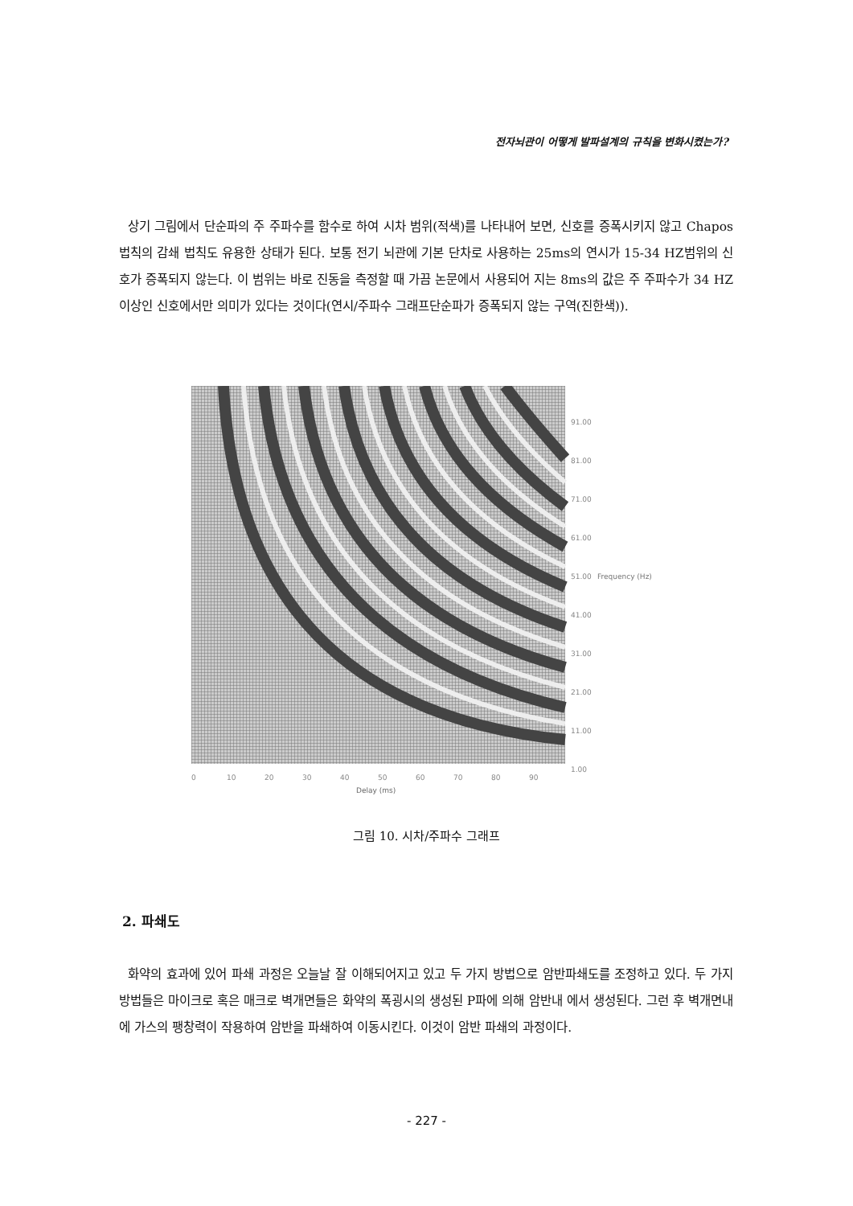전자뇌관이 어떻게 발파설계의 규칙을 변화시켰는가?
상기 그림에서 단순파의 주 주파수를 함수로 하여 시차 범위(적색)를 나타내어 보면, 신호를 증폭시키지 않고 Chapos 법칙의 감쇄 법칙도 유용한 상태가 된다. 보통 전기 뇌관에 기본 단차로 사용하는 25ms의 연시가 15-34 HZ범위의 신호가 증폭되지 않는다. 이 범위는 바로 진동을 측정할 때 가끔 논문에서 사용되어 지는 8ms의 값은 주 주파수가 34 HZ이상인 신호에서만 의미가 있다는 것이다(연시/주파수 그래프단순파가 증폭되지 않는 구역(진한색)).
91.00
81.00
71.00
61.00
51.00
Frequency (Hz)
41.00
31.00
21.00
11.00
1.00
0
10
20
30
40
50
60
70
80
90
Delay (ms)
그림 10. 시차/주파수 그래프
2. 파쇄도
화약의 효과에 있어 파쇄 과정은 오늘날 잘 이해되어지고 있고 두 가지 방법으로 암반파쇄도를 조정하고 있다. 두 가지 방법들은 마이크로 혹은 매크로 벽개면들은 화약의 폭굉시의 생성된 P파에 의해 암반내 에서 생성된다. 그런 후 벽개면내에 가스의 팽창력이 작용하여 암반을 파쇄하여 이동시킨다. 이것이 암반 파쇄의 과정이다.
- 227 -